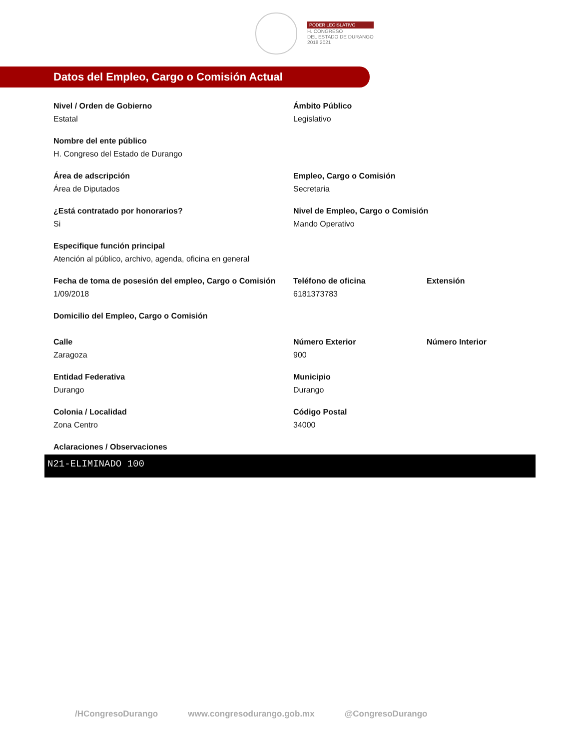PODER LEGISLATIVO
H. CONGRESO
DEL ESTADO DE DURANGO
2018 2021
Datos del Empleo, Cargo o Comisión Actual
Nivel / Orden de Gobierno
Estatal
Ámbito Público
Legislativo
Nombre del ente público
H. Congreso del Estado de Durango
Área de adscripción
Área de Diputados
Empleo, Cargo o Comisión
Secretaria
¿Está contratado por honorarios?
Si
Nivel de Empleo, Cargo o Comisión
Mando Operativo
Especifique función principal
Atención al público, archivo, agenda, oficina en general
Fecha de toma de posesión del empleo, Cargo o Comisión
1/09/2018
Teléfono de oficina
6181373783
Extensión
Domicilio del Empleo, Cargo o Comisión
Calle
Zaragoza
Número Exterior
900
Número Interior
Entidad Federativa
Durango
Municipio
Durango
Colonia / Localidad
Zona Centro
Código Postal
34000
Aclaraciones / Observaciones
N21-ELIMINADO 100
/HCongresoDurango www.congresodurango.gob.mx @CongresoDurango